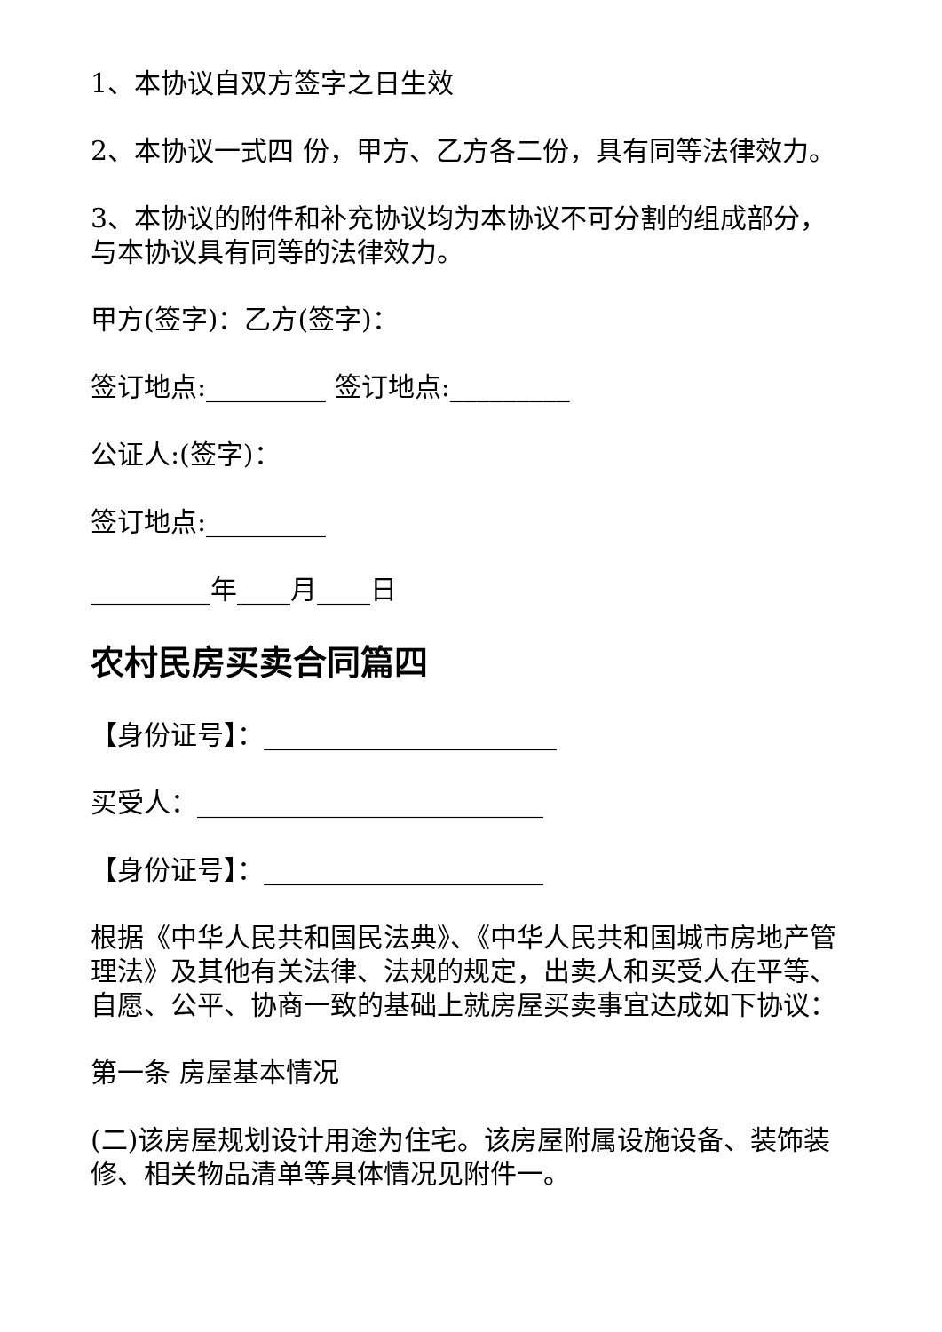1、本协议自双方签字之日生效
2、本协议一式四 份，甲方、乙方各二份，具有同等法律效力。
3、本协议的附件和补充协议均为本协议不可分割的组成部分，与本协议具有同等的法律效力。
甲方(签字)：乙方(签字)：
签订地点:_________ 签订地点:_________
公证人:(签字)：
签订地点:_________
_________年____月____日
农村民房买卖合同篇四
【身份证号】：______________________
买受人：__________________________
【身份证号】：_____________________
根据《中华人民共和国民法典》、《中华人民共和国城市房地产管理法》及其他有关法律、法规的规定，出卖人和买受人在平等、自愿、公平、协商一致的基础上就房屋买卖事宜达成如下协议：
第一条 房屋基本情况
(二)该房屋规划设计用途为住宅。该房屋附属设施设备、装饰装修、相关物品清单等具体情况见附件一。